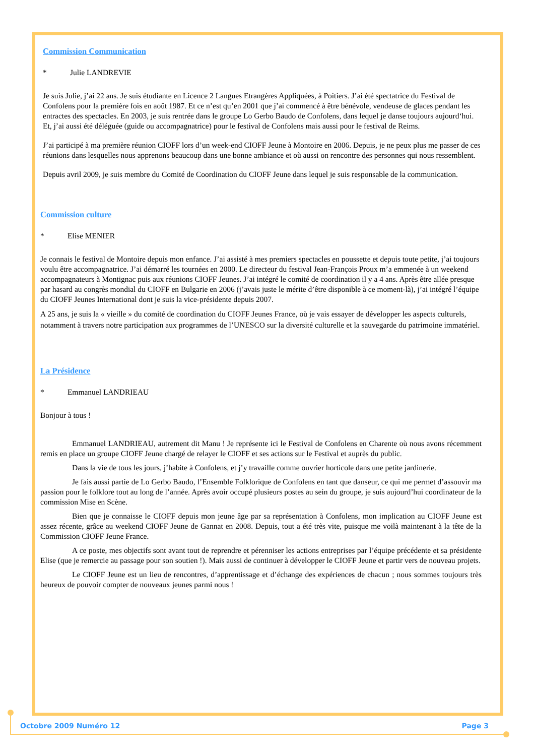Commission Communication
* Julie LANDREVIE
Je suis Julie, j’ai 22 ans. Je suis étudiante en Licence 2 Langues Etrangères Appliquées, à Poitiers. J’ai été spectatrice du Festival de Confolens pour la première fois en août 1987. Et ce n’est qu’en 2001 que j’ai commencé à être bénévole, vendeuse de glaces pendant les entractes des spectacles. En 2003, je suis rentrée dans le groupe Lo Gerbo Baudo de Confolens, dans lequel je danse toujours aujourd‘hui. Et, j’ai aussi été déléguée (guide ou accompagnatrice) pour le festival de Confolens mais aussi pour le festival de Reims.
J’ai participé à ma première réunion CIOFF lors d’un week-end CIOFF Jeune à Montoire en 2006. Depuis, je ne peux plus me passer de ces réunions dans lesquelles nous apprenons beaucoup dans une bonne ambiance et où aussi on rencontre des personnes qui nous ressemblent.
Depuis avril 2009, je suis membre du Comité de Coordination du CIOFF Jeune dans lequel je suis responsable de la communication.
Commission culture
* Elise MENIER
Je connais le festival de Montoire depuis mon enfance. J’ai assisté à mes premiers spectacles en poussette et depuis toute petite, j’ai toujours voulu être accompagnatrice. J’ai démarré les tournées en 2000. Le directeur du festival Jean-François Proux m’a emmenée à un weekend accompagnateurs à Montignac puis aux réunions CIOFF Jeunes. J’ai intégré le comité de coordination il y a 4 ans. Après être allée presque par hasard au congrès mondial du CIOFF en Bulgarie en 2006 (j’avais juste le mérite d’être disponible à ce moment-là), j’ai intégré l’équipe du CIOFF Jeunes International dont je suis la vice-présidente depuis 2007.
A 25 ans, je suis la « vieille » du comité de coordination du CIOFF Jeunes France, où je vais essayer de développer les aspects culturels, notamment à travers notre participation aux programmes de l’UNESCO sur la diversité culturelle et la sauvegarde du patrimoine immatériel.
La Présidence
* Emmanuel LANDRIEAU
Bonjour à tous !
Emmanuel LANDRIEAU, autrement dit Manu ! Je représente ici le Festival de Confolens en Charente où nous avons récemment remis en place un groupe CIOFF Jeune chargé de relayer le CIOFF et ses actions sur le Festival et auprès du public.
Dans la vie de tous les jours, j’habite à Confolens, et j’y travaille comme ouvrier horticole dans une petite jardinerie.
Je fais aussi partie de Lo Gerbo Baudo, l’Ensemble Folklorique de Confolens en tant que danseur, ce qui me permet d’assouvir ma passion pour le folklore tout au long de l’année. Après avoir occupé plusieurs postes au sein du groupe, je suis aujourd’hui coordinateur de la commission Mise en Scène.
Bien que je connaisse le CIOFF depuis mon jeune âge par sa représentation à Confolens, mon implication au CIOFF Jeune est assez récente, grâce au weekend CIOFF Jeune de Gannat en 2008. Depuis, tout a été très vite, puisque me voilà maintenant à la tête de la Commission CIOFF Jeune France.
A ce poste, mes objectifs sont avant tout de reprendre et pérenniser les actions entreprises par l’équipe précédente et sa présidente Elise (que je remercie au passage pour son soutien !). Mais aussi de continuer à développer le CIOFF Jeune et partir vers de nouveau projets.
Le CIOFF Jeune est un lieu de rencontres, d’apprentissage et d’échange des expériences de chacun ; nous sommes toujours très heureux de pouvoir compter de nouveaux jeunes parmi nous !
Octobre 2009 Numéro 12 Page 3